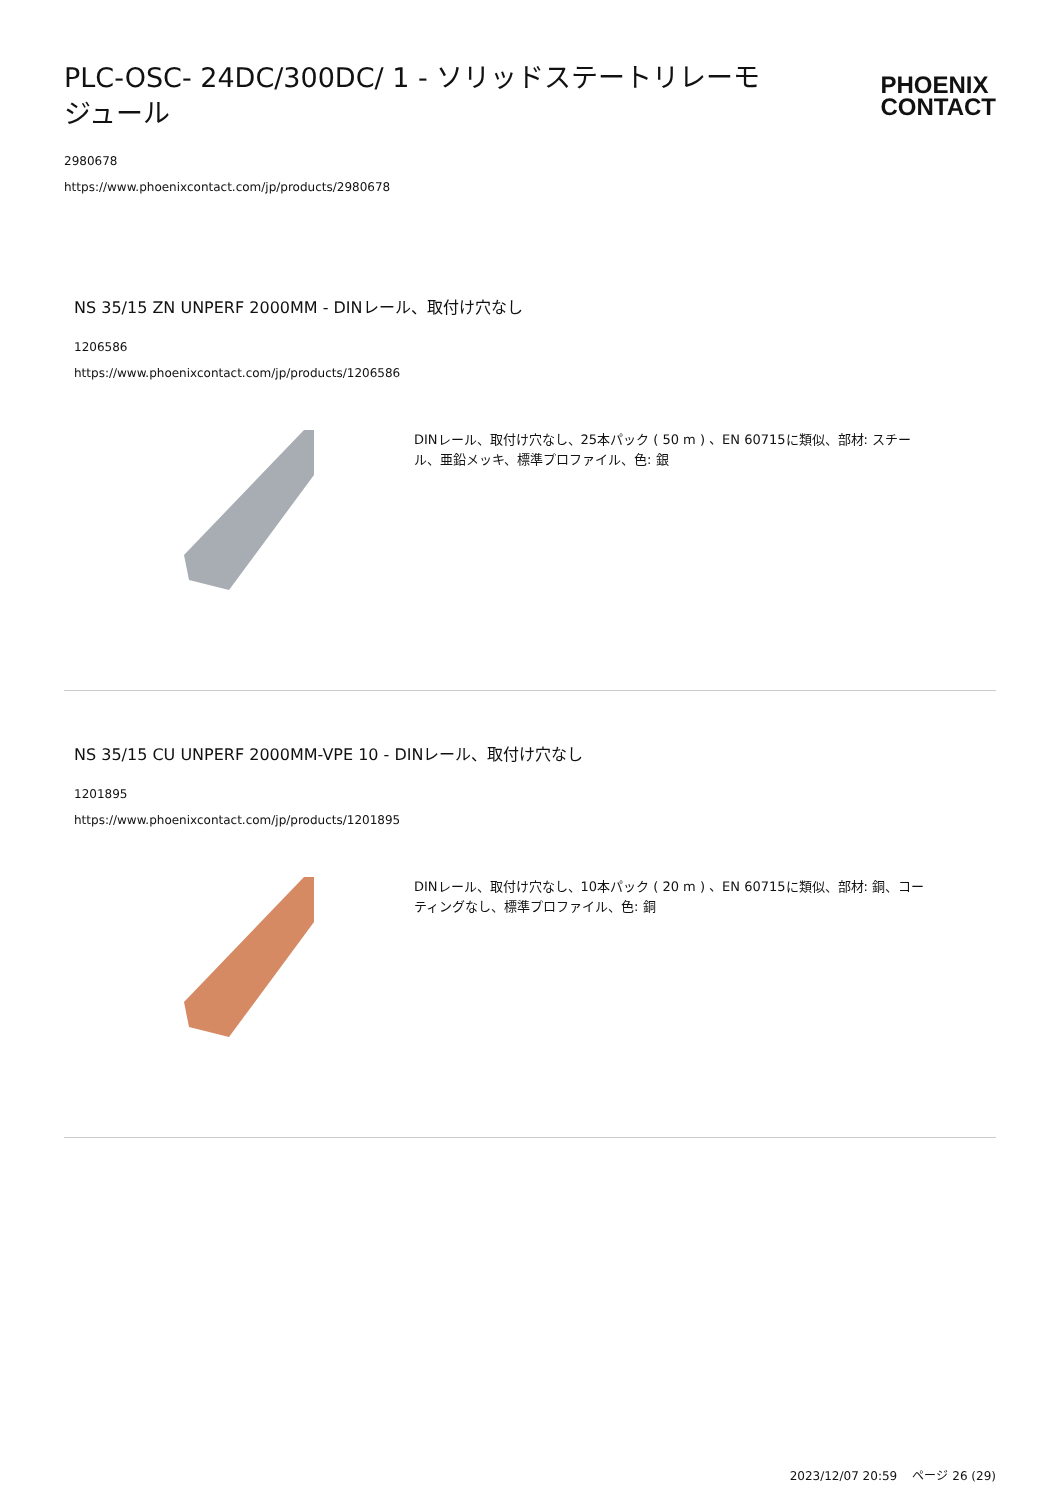PLC-OSC- 24DC/300DC/ 1 - ソリッドステートリレーモジュール
PHOENIX
CONTACT
2980678
https://www.phoenixcontact.com/jp/products/2980678
NS 35/15 ZN UNPERF 2000MM - DINレール、取付け穴なし
1206586
https://www.phoenixcontact.com/jp/products/1206586
DINレール、取付け穴なし、25本パック ( 50 m ) 、EN 60715に類似、部材: スチール、亜鉛メッキ、標準プロファイル、色: 銀
NS 35/15 CU UNPERF 2000MM-VPE 10 - DINレール、取付け穴なし
1201895
https://www.phoenixcontact.com/jp/products/1201895
DINレール、取付け穴なし、10本パック ( 20 m ) 、EN 60715に類似、部材: 銅、コーティングなし、標準プロファイル、色: 銅
2023/12/07 20:59 ページ 26 (29)